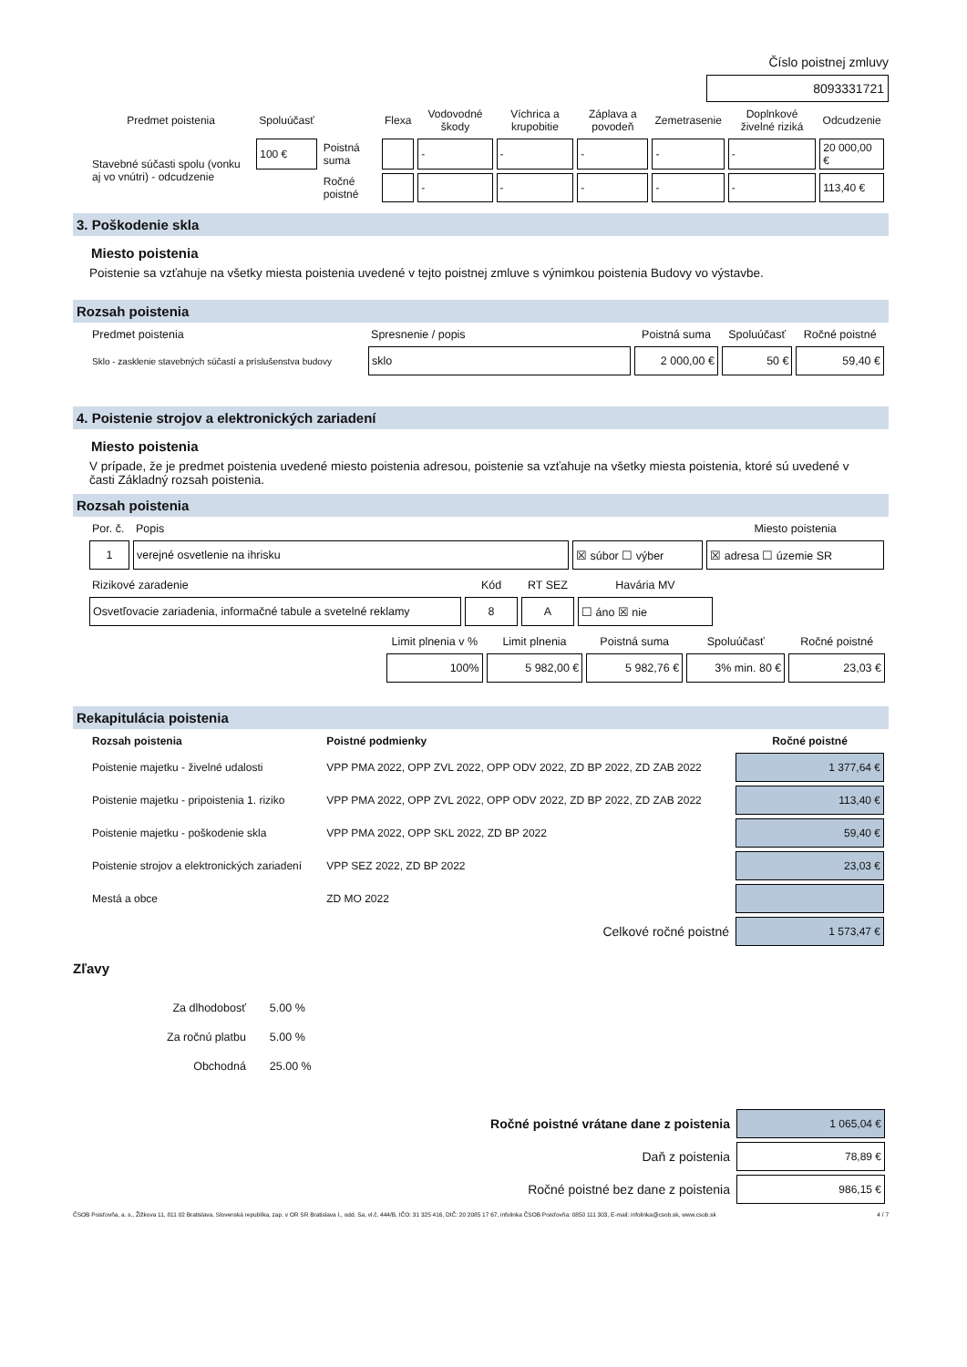Číslo poistnej zmluvy
8093331721
| Predmet poistenia | Spoluúčasť | | Flexa | Vodovodné škody | Víchrica a krupobitie | Záplava a povodeň | Zemetrasenie | Doplnkové živelné riziká | Odcudzenie |
| --- | --- | --- | --- | --- | --- | --- | --- | --- | --- |
| Stavebné súčasti spolu (vonku aj vo vnútri) - odcudzenie | 100 € | Poistná suma | | - | - | - | - | - | 20 000,00 € |
| | | Ročné poistné | | - | - | - | - | - | 113,40 € |
3. Poškodenie skla
Miesto poistenia
Poistenie sa vzťahuje na všetky miesta poistenia uvedené v tejto poistnej zmluve s výnimkou poistenia Budovy vo výstavbe.
Rozsah poistenia
| Predmet poistenia | Spresnenie / popis | Poistná suma | Spoluúčasť | Ročné poistné |
| --- | --- | --- | --- | --- |
| Sklo - zasklenie stavebných súčastí a príslušenstva budovy | sklo | 2 000,00 € | 50 € | 59,40 € |
4. Poistenie strojov a elektronických zariadení
Miesto poistenia
V prípade, že je predmet poistenia uvedené miesto poistenia adresou, poistenie sa vzťahuje na všetky miesta poistenia, ktoré sú uvedené v časti Základný rozsah poistenia.
Rozsah poistenia
| Por. č. | Popis | | Miesto poistenia |
| 1 | verejné osvetlenie na ihrisku | ☒ súbor ☐ výber | ☒ adresa ☐ územie SR |
| Rizikové zaradenie | Kód | RT SEZ | Havária MV |
| Osvetľovacie zariadenia, informačné tabule a svetelné reklamy | 8 | A | ☐ áno ☒ nie |
| Limit plnenia v % | Limit plnenia | Poistná suma | Spoluúčasť | Ročné poistné |
| --- | --- | --- | --- | --- |
| 100% | 5 982,00 € | 5 982,76 € | 3% min. 80 € | 23,03 € |
Rekapitulácia poistenia
| Rozsah poistenia | Poistné podmienky | Ročné poistné |
| --- | --- | --- |
| Poistenie majetku - živelné udalosti | VPP PMA 2022, OPP ZVL 2022, OPP ODV 2022, ZD BP 2022, ZD ZAB 2022 | 1 377,64 € |
| Poistenie majetku - pripoistenia 1. riziko | VPP PMA 2022, OPP ZVL 2022, OPP ODV 2022, ZD BP 2022, ZD ZAB 2022 | 113,40 € |
| Poistenie majetku - poškodenie skla | VPP PMA 2022, OPP SKL 2022, ZD BP 2022 | 59,40 € |
| Poistenie strojov a elektronických zariadení | VPP SEZ 2022, ZD BP 2022 | 23,03 € |
| Mestá a obce | ZD MO 2022 | |
| | Celkové ročné poistné | 1 573,47 € |
Zľavy
| Za dlhodobosť | 5.00 % |
| Za ročnú platbu | 5.00 % |
| Obchodná | 25.00 % |
| Ročné poistné vrátane dane z poistenia | 1 065,04 € |
| Daň z poistenia | 78,89 € |
| Ročné poistné bez dane z poistenia | 986,15 € |
ČSOB Poisťovňa, a. s., Žižkova 11, 811 02 Bratislava, Slovenská republika, zap. v OR SR Bratislava I., odd. Sa, vl.č. 444/B, IČO: 31 325 416, DIČ: 20 2085 17 67, infolinka ČSOB Poisťovňa: 0850 111 303, E-mail: infolinka@csob.sk, www.csob.sk 4 / 7